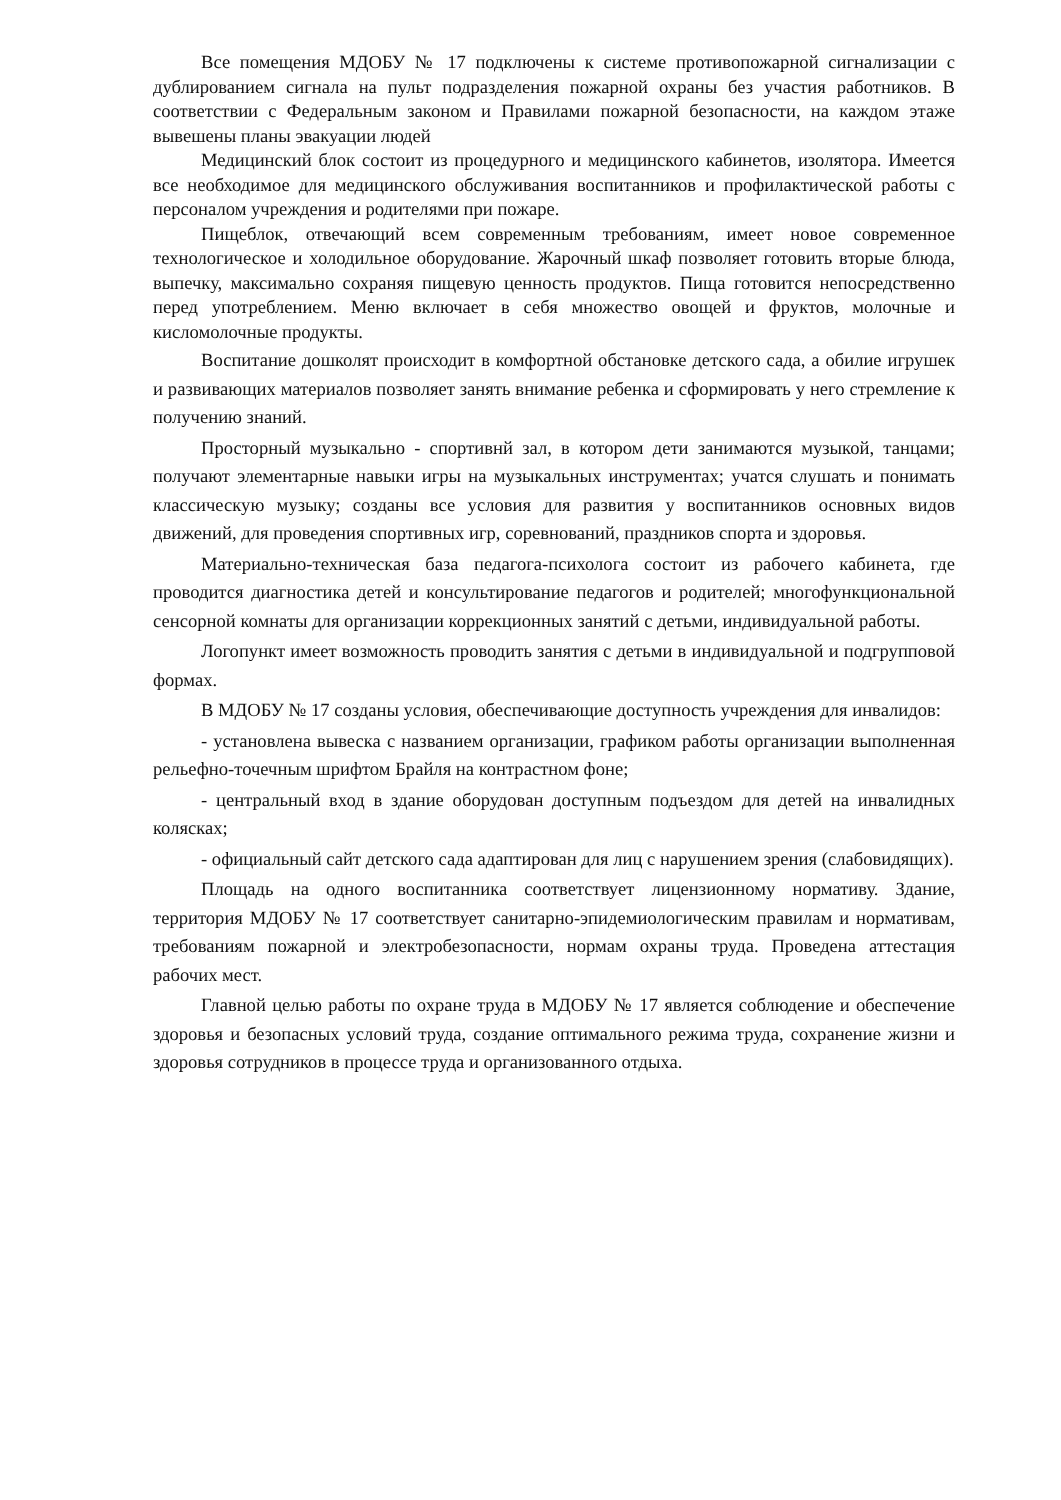Все помещения МДОБУ № 17 подключены к системе противопожарной сигнализации с дублированием сигнала на пульт подразделения пожарной охраны без участия работников. В соответствии с Федеральным законом и Правилами пожарной безопасности, на каждом этаже вывешены планы эвакуации людей
Медицинский блок состоит из процедурного и медицинского кабинетов, изолятора. Имеется все необходимое для медицинского обслуживания воспитанников и профилактической работы с персоналом учреждения и родителями при пожаре.
Пищеблок, отвечающий всем современным требованиям, имеет новое современное технологическое и холодильное оборудование. Жарочный шкаф позволяет готовить вторые блюда, выпечку, максимально сохраняя пищевую ценность продуктов. Пища готовится непосредственно перед употреблением. Меню включает в себя множество овощей и фруктов, молочные и кисломолочные продукты.
Воспитание дошколят происходит в комфортной обстановке детского сада, а обилие игрушек и развивающих материалов позволяет занять внимание ребенка и сформировать у него стремление к получению знаний.
Просторный музыкально - спортивнй зал, в котором дети занимаются музыкой, танцами; получают элементарные навыки игры на музыкальных инструментах; учатся слушать и понимать классическую музыку; созданы все условия для развития у воспитанников основных видов движений, для проведения спортивных игр, соревнований, праздников спорта и здоровья.
Материально-техническая база педагога-психолога состоит из рабочего кабинета, где проводится диагностика детей и консультирование педагогов и родителей; многофункциональной сенсорной комнаты для организации коррекционных занятий с детьми, индивидуальной работы.
Логопункт имеет возможность проводить занятия с детьми в индивидуальной и подгрупповой формах.
В МДОБУ № 17 созданы условия, обеспечивающие доступность учреждения для инвалидов:
- установлена вывеска с названием организации, графиком работы организации выполненная рельефно-точечным шрифтом Брайля на контрастном фоне;
- центральный вход в здание оборудован доступным подъездом для детей на инвалидных колясках;
- официальный сайт детского сада адаптирован для лиц с нарушением зрения (слабовидящих).
Площадь на одного воспитанника соответствует лицензионному нормативу. Здание, территория МДОБУ № 17 соответствует санитарно-эпидемиологическим правилам и нормативам, требованиям пожарной и электробезопасности, нормам охраны труда. Проведена аттестация рабочих мест.
Главной целью работы по охране труда в МДОБУ № 17 является соблюдение и обеспечение здоровья и безопасных условий труда, создание оптимального режима труда, сохранение жизни и здоровья сотрудников в процессе труда и организованного отдыха.